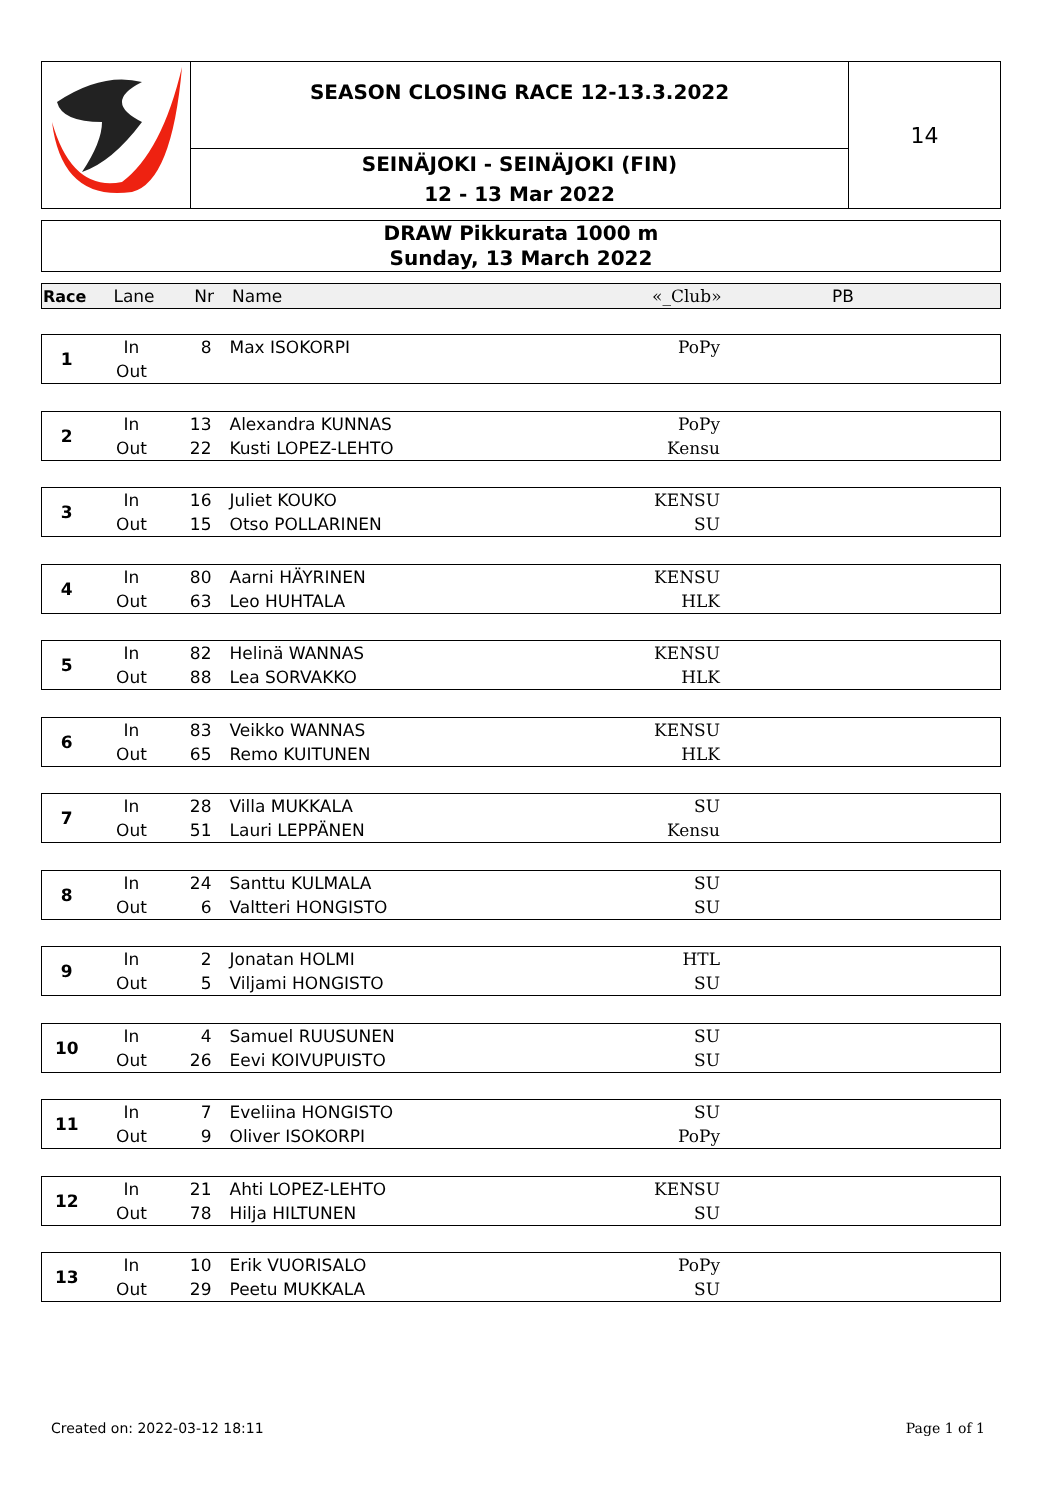SEASON CLOSING RACE 12-13.3.2022
SEINÄJOKI - SEINÄJOKI (FIN)
12 - 13 Mar 2022
14
DRAW Pikkurata 1000 m
Sunday, 13 March 2022
| Race | Lane | Nr | Name | «_Club» | PB |
| 1 | In | 8 | Max ISOKORPI | PoPy |
| | Out | | | |
| 2 | In | 13 | Alexandra KUNNAS | PoPy |
| | Out | 22 | Kusti LOPEZ-LEHTO | Kensu |
| 3 | In | 16 | Juliet KOUKO | KENSU |
| | Out | 15 | Otso POLLARINEN | SU |
| 4 | In | 80 | Aarni HÄYRINEN | KENSU |
| | Out | 63 | Leo HUHTALA | HLK |
| 5 | In | 82 | Helinä WANNAS | KENSU |
| | Out | 88 | Lea SORVAKKO | HLK |
| 6 | In | 83 | Veikko WANNAS | KENSU |
| | Out | 65 | Remo KUITUNEN | HLK |
| 7 | In | 28 | Villa MUKKALA | SU |
| | Out | 51 | Lauri LEPPÄNEN | Kensu |
| 8 | In | 24 | Santtu KULMALA | SU |
| | Out | 6 | Valtteri HONGISTO | SU |
| 9 | In | 2 | Jonatan HOLMI | HTL |
| | Out | 5 | Viljami HONGISTO | SU |
| 10 | In | 4 | Samuel RUUSUNEN | SU |
| | Out | 26 | Eevi KOIVUPUISTO | SU |
| 11 | In | 7 | Eveliina HONGISTO | SU |
| | Out | 9 | Oliver ISOKORPI | PoPy |
| 12 | In | 21 | Ahti LOPEZ-LEHTO | KENSU |
| | Out | 78 | Hilja HILTUNEN | SU |
| 13 | In | 10 | Erik VUORISALO | PoPy |
| | Out | 29 | Peetu MUKKALA | SU |
Created on: 2022-03-12 18:11 Page 1 of 1